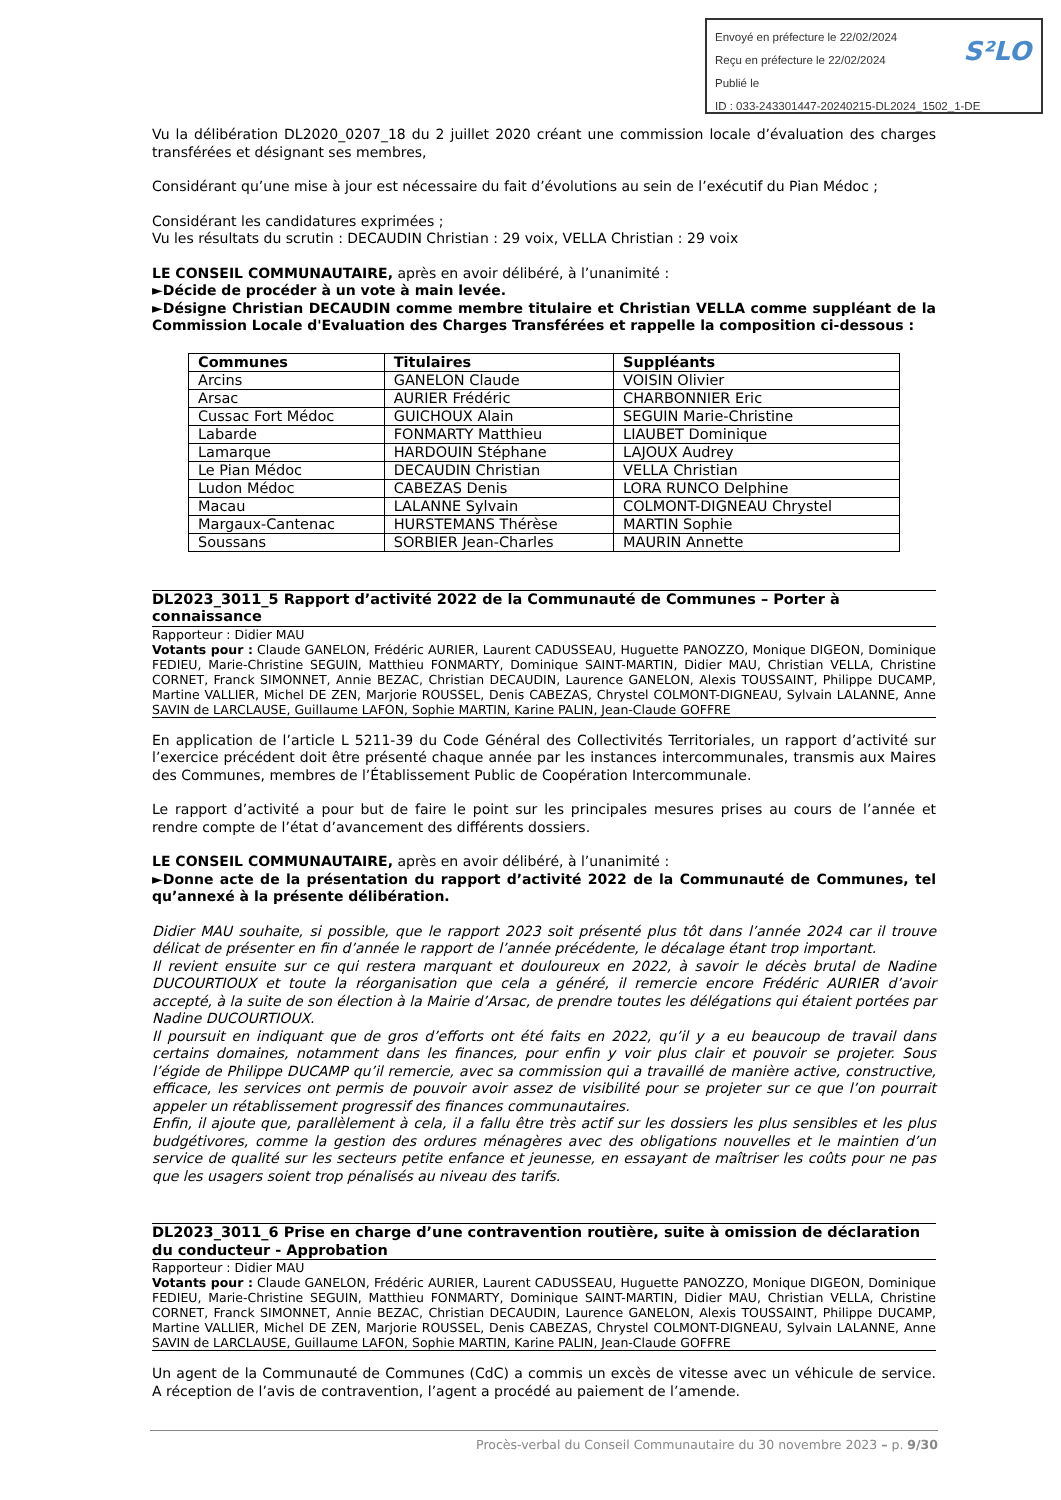Envoyé en préfecture le 22/02/2024
Reçu en préfecture le 22/02/2024
Publié le
ID : 033-243301447-20240215-DL2024_1502_1-DE
S²LO
Vu la délibération DL2020_0207_18 du 2 juillet 2020 créant une commission locale d’évaluation des charges transférées et désignant ses membres,
Considérant qu’une mise à jour est nécessaire du fait d’évolutions au sein de l’exécutif du Pian Médoc ;
Considérant les candidatures exprimées ;
Vu les résultats du scrutin : DECAUDIN Christian : 29 voix, VELLA Christian : 29 voix
LE CONSEIL COMMUNAUTAIRE, après en avoir délibéré, à l’unanimité :
►Décide de procéder à un vote à main levée.
►Désigne Christian DECAUDIN comme membre titulaire et Christian VELLA comme suppléant de la Commission Locale d'Evaluation des Charges Transférées et rappelle la composition ci-dessous :
| Communes | Titulaires | Suppléants |
| --- | --- | --- |
| Arcins | GANELON Claude | VOISIN Olivier |
| Arsac | AURIER Frédéric | CHARBONNIER Eric |
| Cussac Fort Médoc | GUICHOUX Alain | SEGUIN Marie-Christine |
| Labarde | FONMARTY Matthieu | LIAUBET Dominique |
| Lamarque | HARDOUIN Stéphane | LAJOUX Audrey |
| Le Pian Médoc | DECAUDIN Christian | VELLA Christian |
| Ludon Médoc | CABEZAS Denis | LORA RUNCO Delphine |
| Macau | LALANNE Sylvain | COLMONT-DIGNEAU Chrystel |
| Margaux-Cantenac | HURSTEMANS Thérèse | MARTIN Sophie |
| Soussans | SORBIER Jean-Charles | MAURIN Annette |
DL2023_3011_5 Rapport d’activité 2022 de la Communauté de Communes – Porter à connaissance
Rapporteur : Didier MAU
Votants pour : Claude GANELON, Frédéric AURIER, Laurent CADUSSEAU, Huguette PANOZZO, Monique DIGEON, Dominique FEDIEU, Marie-Christine SEGUIN, Matthieu FONMARTY, Dominique SAINT-MARTIN, Didier MAU, Christian VELLA, Christine CORNET, Franck SIMONNET, Annie BEZAC, Christian DECAUDIN, Laurence GANELON, Alexis TOUSSAINT, Philippe DUCAMP, Martine VALLIER, Michel DE ZEN, Marjorie ROUSSEL, Denis CABEZAS, Chrystel COLMONT-DIGNEAU, Sylvain LALANNE, Anne SAVIN de LARCLAUSE, Guillaume LAFON, Sophie MARTIN, Karine PALIN, Jean-Claude GOFFRE
En application de l’article L 5211-39 du Code Général des Collectivités Territoriales, un rapport d’activité sur l’exercice précédent doit être présenté chaque année par les instances intercommunales, transmis aux Maires des Communes, membres de l’Établissement Public de Coopération Intercommunale.
Le rapport d’activité a pour but de faire le point sur les principales mesures prises au cours de l’année et rendre compte de l’état d’avancement des différents dossiers.
LE CONSEIL COMMUNAUTAIRE, après en avoir délibéré, à l’unanimité :
►Donne acte de la présentation du rapport d’activité 2022 de la Communauté de Communes, tel qu’annexé à la présente délibération.
Didier MAU souhaite, si possible, que le rapport 2023 soit présenté plus tôt dans l’année 2024 car il trouve délicat de présenter en fin d’année le rapport de l’année précédente, le décalage étant trop important.
Il revient ensuite sur ce qui restera marquant et douloureux en 2022, à savoir le décès brutal de Nadine DUCOURTIOUX et toute la réorganisation que cela a généré, il remercie encore Frédéric AURIER d’avoir accepté, à la suite de son élection à la Mairie d’Arsac, de prendre toutes les délégations qui étaient portées par Nadine DUCOURTIOUX.
Il poursuit en indiquant que de gros d’efforts ont été faits en 2022, qu’il y a eu beaucoup de travail dans certains domaines, notamment dans les finances, pour enfin y voir plus clair et pouvoir se projeter. Sous l’égide de Philippe DUCAMP qu’il remercie, avec sa commission qui a travaillé de manière active, constructive, efficace, les services ont permis de pouvoir avoir assez de visibilité pour se projeter sur ce que l’on pourrait appeler un rétablissement progressif des finances communautaires.
Enfin, il ajoute que, parallèlement à cela, il a fallu être très actif sur les dossiers les plus sensibles et les plus budgétivores, comme la gestion des ordures ménagères avec des obligations nouvelles et le maintien d’un service de qualité sur les secteurs petite enfance et jeunesse, en essayant de maîtriser les coûts pour ne pas que les usagers soient trop pénalisés au niveau des tarifs.
DL2023_3011_6 Prise en charge d’une contravention routière, suite à omission de déclaration du conducteur - Approbation
Rapporteur : Didier MAU
Votants pour : Claude GANELON, Frédéric AURIER, Laurent CADUSSEAU, Huguette PANOZZO, Monique DIGEON, Dominique FEDIEU, Marie-Christine SEGUIN, Matthieu FONMARTY, Dominique SAINT-MARTIN, Didier MAU, Christian VELLA, Christine CORNET, Franck SIMONNET, Annie BEZAC, Christian DECAUDIN, Laurence GANELON, Alexis TOUSSAINT, Philippe DUCAMP, Martine VALLIER, Michel DE ZEN, Marjorie ROUSSEL, Denis CABEZAS, Chrystel COLMONT-DIGNEAU, Sylvain LALANNE, Anne SAVIN de LARCLAUSE, Guillaume LAFON, Sophie MARTIN, Karine PALIN, Jean-Claude GOFFRE
Un agent de la Communauté de Communes (CdC) a commis un excès de vitesse avec un véhicule de service. A réception de l’avis de contravention, l’agent a procédé au paiement de l’amende.
Procès-verbal du Conseil Communautaire du 30 novembre 2023 – p. 9/30